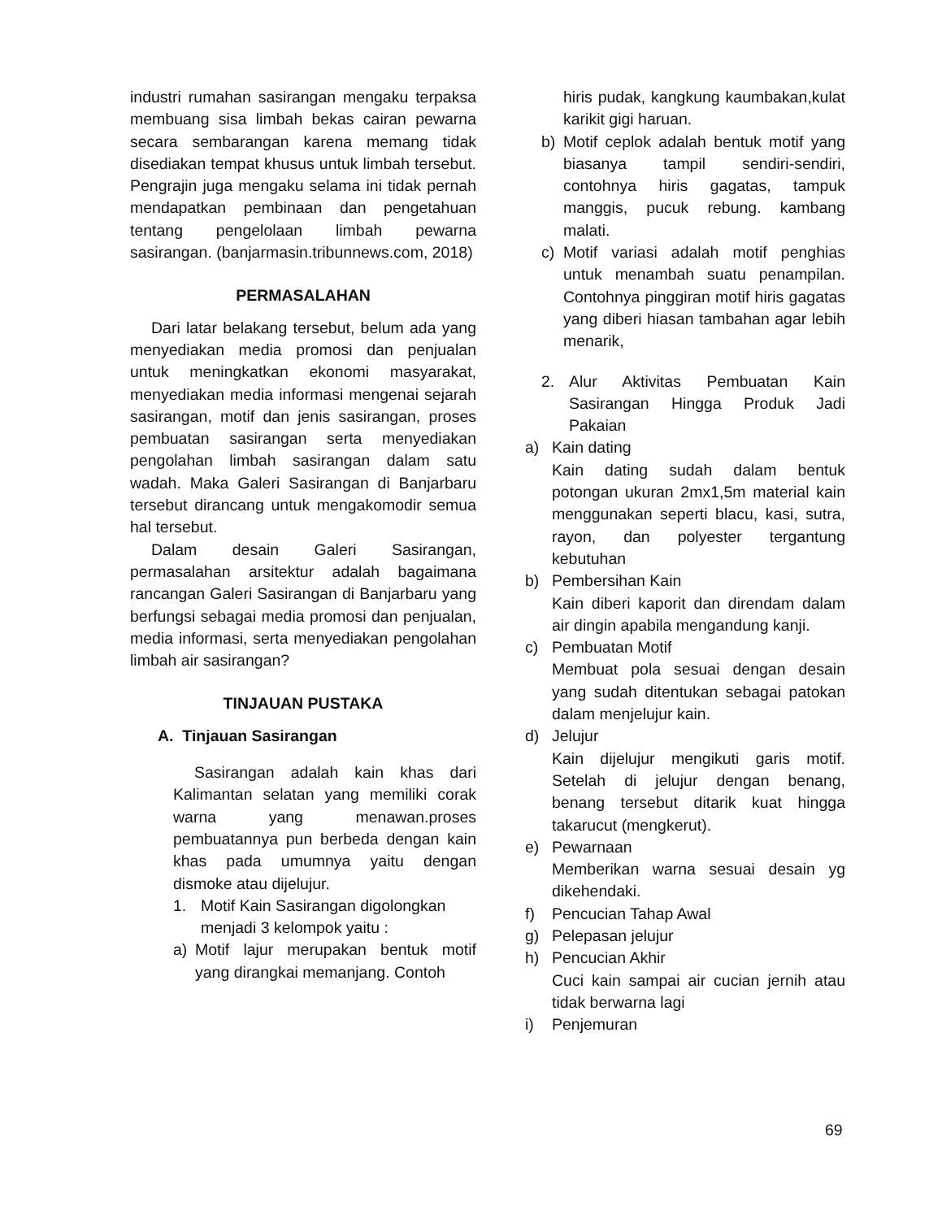industri rumahan sasirangan mengaku terpaksa membuang sisa limbah bekas cairan pewarna secara sembarangan karena memang tidak disediakan tempat khusus untuk limbah tersebut. Pengrajin juga mengaku selama ini tidak pernah mendapatkan pembinaan dan pengetahuan tentang pengelolaan limbah pewarna sasirangan. (banjarmasin.tribunnews.com, 2018)
PERMASALAHAN
Dari latar belakang tersebut, belum ada yang menyediakan media promosi dan penjualan untuk meningkatkan ekonomi masyarakat, menyediakan media informasi mengenai sejarah sasirangan, motif dan jenis sasirangan, proses pembuatan sasirangan serta menyediakan pengolahan limbah sasirangan dalam satu wadah. Maka Galeri Sasirangan di Banjarbaru tersebut dirancang untuk mengakomodir semua hal tersebut.
Dalam desain Galeri Sasirangan, permasalahan arsitektur adalah bagaimana rancangan Galeri Sasirangan di Banjarbaru yang berfungsi sebagai media promosi dan penjualan, media informasi, serta menyediakan pengolahan limbah air sasirangan?
TINJAUAN PUSTAKA
A. Tinjauan Sasirangan
Sasirangan adalah kain khas dari Kalimantan selatan yang memiliki corak warna yang menawan.proses pembuatannya pun berbeda dengan kain khas pada umumnya yaitu dengan dismoke atau dijelujur.
1. Motif Kain Sasirangan digolongkan menjadi 3 kelompok yaitu :
a) Motif lajur merupakan bentuk motif yang dirangkai memanjang. Contoh
hiris pudak, kangkung kaumbakan,kulat karikit gigi haruan.
b) Motif ceplok adalah bentuk motif yang biasanya tampil sendiri-sendiri, contohnya hiris gagatas, tampuk manggis, pucuk rebung. kambang malati.
c) Motif variasi adalah motif penghias untuk menambah suatu penampilan. Contohnya pinggiran motif hiris gagatas yang diberi hiasan tambahan agar lebih menarik,
2. Alur Aktivitas Pembuatan Kain Sasirangan Hingga Produk Jadi Pakaian
a) Kain dating
Kain dating sudah dalam bentuk potongan ukuran 2mx1,5m material kain menggunakan seperti blacu, kasi, sutra, rayon, dan polyester tergantung kebutuhan
b) Pembersihan Kain
Kain diberi kaporit dan direndam dalam air dingin apabila mengandung kanji.
c) Pembuatan Motif
Membuat pola sesuai dengan desain yang sudah ditentukan sebagai patokan dalam menjelujur kain.
d) Jelujur
Kain dijelujur mengikuti garis motif. Setelah di jelujur dengan benang, benang tersebut ditarik kuat hingga takarucut (mengkerut).
e) Pewarnaan
Memberikan warna sesuai desain yg dikehendaki.
f) Pencucian Tahap Awal
g) Pelepasan jelujur
h) Pencucian Akhir
Cuci kain sampai air cucian jernih atau tidak berwarna lagi
i) Penjemuran
69